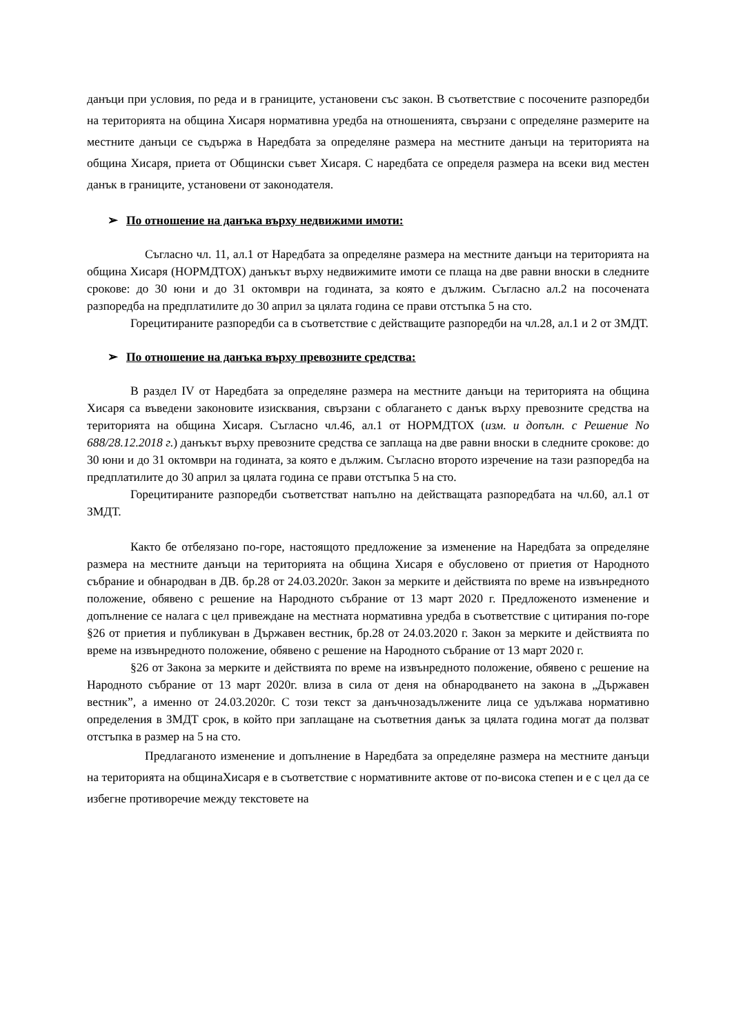данъци при условия, по реда и в границите, установени със закон. В съответствие с посочените разпоредби на територията на община Хисаря нормативна уредба на отношенията, свързани с определяне размерите на местните данъци се съдържа в Наредбата за определяне размера на местните данъци на територията на община Хисаря, приета от Общински съвет Хисаря. С наредбата се определя размера на всеки вид местен данък в границите, установени от законодателя.
➢ По отношение на данъка върху недвижими имоти:
Съгласно чл. 11, ал.1 от Наредбата за определяне размера на местните данъци на територията на община Хисаря (НОРМДТОХ) данъкът върху недвижимите имоти се плаща на две равни вноски в следните срокове: до 30 юни и до 31 октомври на годината, за която е дължим. Съгласно ал.2 на посочената разпоредба на предплатилите до 30 април за цялата година се прави отстъпка 5 на сто.
Горецитираните разпоредби са в съответствие с действащите разпоредби на чл.28, ал.1 и 2 от ЗМДТ.
➢ По отношение на данъка върху превозните средства:
В раздел IV от Наредбата за определяне размера на местните данъци на територията на община Хисаря са въведени законовите изисквания, свързани с облагането с данък върху превозните средства на територията на община Хисаря. Съгласно чл.46, ал.1 от НОРМДТОХ (изм. и допълн. с Решение No 688/28.12.2018 г.) данъкът върху превозните средства се заплаща на две равни вноски в следните срокове: до 30 юни и до 31 октомври на годината, за която е дължим. Съгласно второто изречение на тази разпоредба на предплатилите до 30 април за цялата година се прави отстъпка 5 на сто.
Горецитираните разпоредби съответстват напълно на действащата разпоредбата на чл.60, ал.1 от ЗМДТ.
Както бе отбелязано по-горе, настоящото предложение за изменение на Наредбата за определяне размера на местните данъци на територията на община Хисаря е обусловено от приетия от Народното събрание и обнародван в ДВ. бр.28 от 24.03.2020г. Закон за мерките и действията по време на извънредното положение, обявено с решение на Народното събрание от 13 март 2020 г. Предложеното изменение и допълнение се налага с цел привеждане на местната нормативна уредба в съответствие с цитирания по-горе §26 от приетия и публикуван в Държавен вестник, бр.28 от 24.03.2020 г. Закон за мерките и действията по време на извънредното положение, обявено с решение на Народното събрание от 13 март 2020 г.
§26 от Закона за мерките и действията по време на извънредното положение, обявено с решение на Народното събрание от 13 март 2020г. влиза в сила от деня на обнародването на закона в „Държавен вестник”, а именно от 24.03.2020г. С този текст за данъчнозадължените лица се удължава нормативно определения в ЗМДТ срок, в който при заплащане на съответния данък за цялата година могат да ползват отстъпка в размер на 5 на сто.
Предлаганото изменение и допълнение в Наредбата за определяне размера на местните данъци на територията на общинаХисаря е в съответствие с нормативните актове от по-висока степен и е с цел да се избегне противоречие между текстовете на